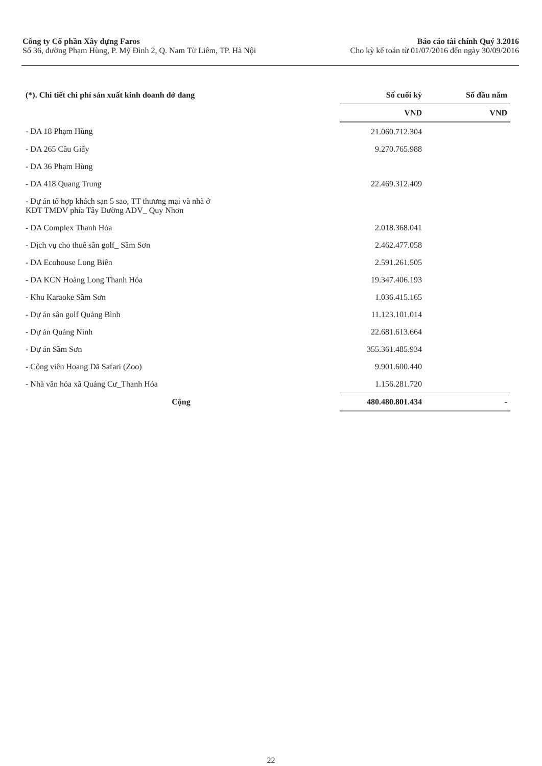Công ty Cổ phần Xây dựng Faros
Số 36, đường Phạm Hùng, P. Mỹ Đình 2, Q. Nam Từ Liêm, TP. Hà Nội
Báo cáo tài chính Quý 3.2016
Cho kỳ kế toán từ 01/07/2016 đến ngày 30/09/2016
| (*). Chi tiết chi phí sản xuất kinh doanh dở dang | Số cuối kỳ | Số đầu năm |
| --- | --- | --- |
| | VND | VND |
| - DA 18 Phạm Hùng | 21.060.712.304 | |
| - DA 265 Cầu Giấy | 9.270.765.988 | |
| - DA 36 Phạm Hùng | | |
| - DA 418 Quang Trung | 22.469.312.409 | |
| - Dự án tổ hợp khách sạn 5 sao, TT thương mại và nhà ở KĐT TMDV phía Tây Đường ADV_ Quy Nhơn | | |
| - DA Complex Thanh Hóa | 2.018.368.041 | |
| - Dịch vụ cho thuê sân golf_ Sầm Sơn | 2.462.477.058 | |
| - DA Ecohouse Long Biên | 2.591.261.505 | |
| - DA KCN Hoàng Long Thanh Hóa | 19.347.406.193 | |
| - Khu Karaoke Sầm Sơn | 1.036.415.165 | |
| - Dự án sân golf Quảng Bình | 11.123.101.014 | |
| - Dự án Quảng Ninh | 22.681.613.664 | |
| - Dự án Sầm Sơn | 355.361.485.934 | |
| - Công viên Hoang Dã Safari (Zoo) | 9.901.600.440 | |
| - Nhà văn hóa xã Quảng Cư_Thanh Hóa | 1.156.281.720 | |
| Cộng | 480.480.801.434 | - |
22